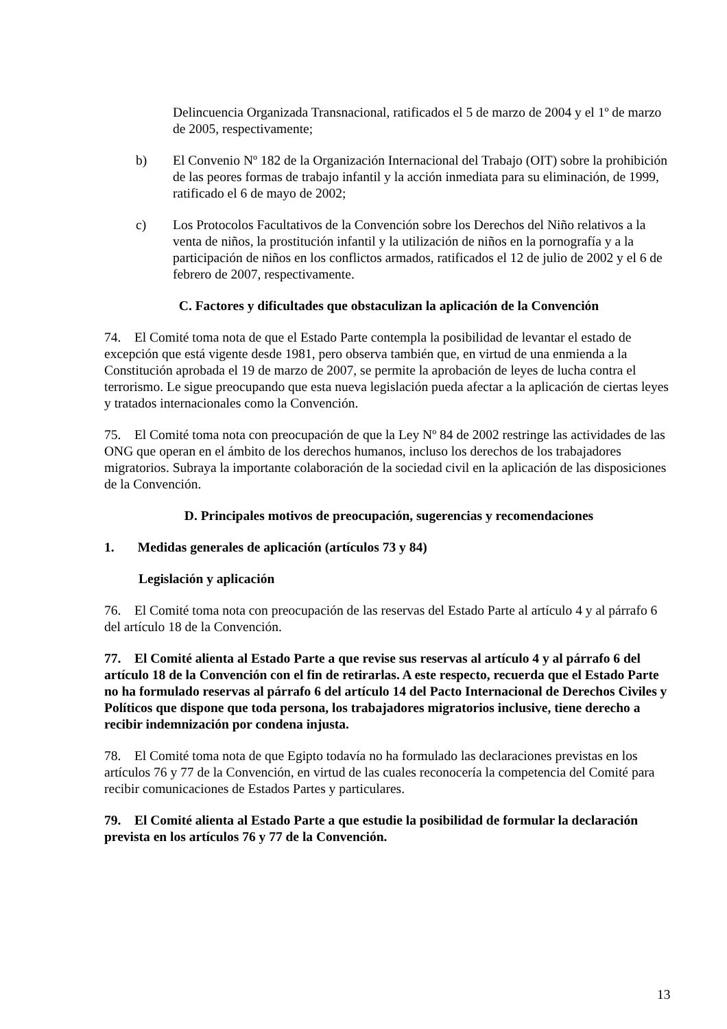Delincuencia Organizada Transnacional, ratificados el 5 de marzo de 2004 y el 1º de marzo de 2005, respectivamente;
b) El Convenio Nº 182 de la Organización Internacional del Trabajo (OIT) sobre la prohibición de las peores formas de trabajo infantil y la acción inmediata para su eliminación, de 1999, ratificado el 6 de mayo de 2002;
c) Los Protocolos Facultativos de la Convención sobre los Derechos del Niño relativos a la venta de niños, la prostitución infantil y la utilización de niños en la pornografía y a la participación de niños en los conflictos armados, ratificados el 12 de julio de 2002 y el 6 de febrero de 2007, respectivamente.
C. Factores y dificultades que obstaculizan la aplicación de la Convención
74. El Comité toma nota de que el Estado Parte contempla la posibilidad de levantar el estado de excepción que está vigente desde 1981, pero observa también que, en virtud de una enmienda a la Constitución aprobada el 19 de marzo de 2007, se permite la aprobación de leyes de lucha contra el terrorismo. Le sigue preocupando que esta nueva legislación pueda afectar a la aplicación de ciertas leyes y tratados internacionales como la Convención.
75. El Comité toma nota con preocupación de que la Ley Nº 84 de 2002 restringe las actividades de las ONG que operan en el ámbito de los derechos humanos, incluso los derechos de los trabajadores migratorios. Subraya la importante colaboración de la sociedad civil en la aplicación de las disposiciones de la Convención.
D. Principales motivos de preocupación, sugerencias y recomendaciones
1. Medidas generales de aplicación (artículos 73 y 84)
Legislación y aplicación
76. El Comité toma nota con preocupación de las reservas del Estado Parte al artículo 4 y al párrafo 6 del artículo 18 de la Convención.
77. El Comité alienta al Estado Parte a que revise sus reservas al artículo 4 y al párrafo 6 del artículo 18 de la Convención con el fin de retirarlas. A este respecto, recuerda que el Estado Parte no ha formulado reservas al párrafo 6 del artículo 14 del Pacto Internacional de Derechos Civiles y Políticos que dispone que toda persona, los trabajadores migratorios inclusive, tiene derecho a recibir indemnización por condena injusta.
78. El Comité toma nota de que Egipto todavía no ha formulado las declaraciones previstas en los artículos 76 y 77 de la Convención, en virtud de las cuales reconocería la competencia del Comité para recibir comunicaciones de Estados Partes y particulares.
79. El Comité alienta al Estado Parte a que estudie la posibilidad de formular la declaración prevista en los artículos 76 y 77 de la Convención.
13